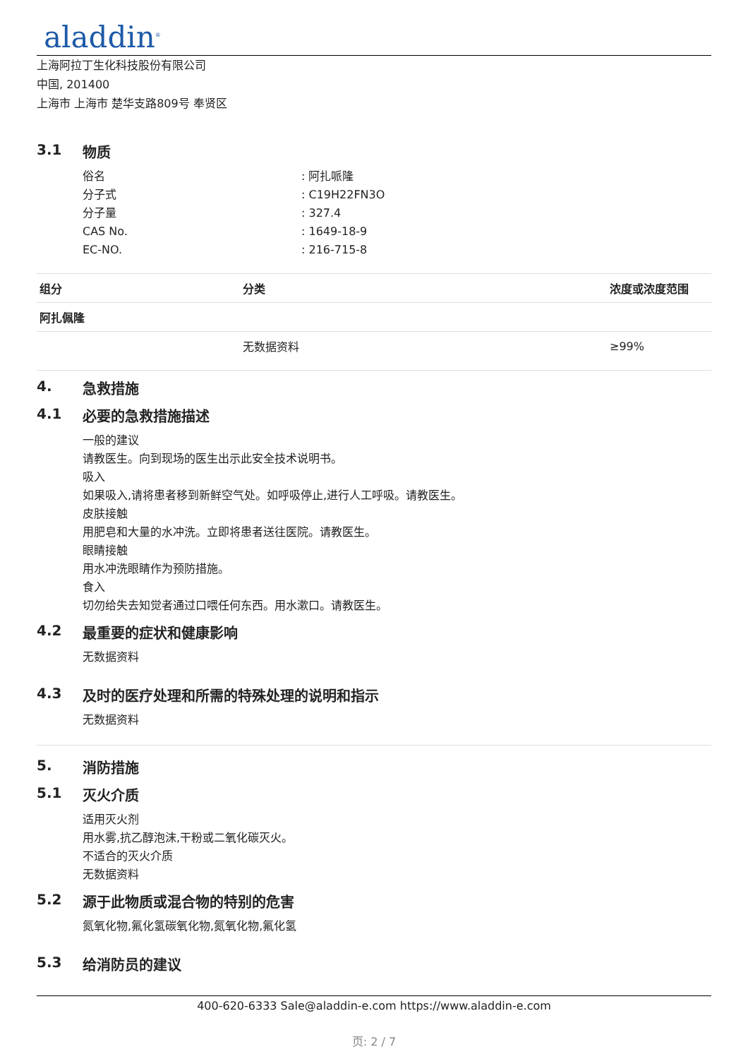aladdin<sup>®</sup>
上海阿拉丁生化科技股份有限公司
中国, 201400
上海市 上海市 楚华支路809号 奉贤区
3.1 物质
俗名 : 阿扎哌隆
分子式 : C19H22FN3O
分子量 : 327.4
CAS No. : 1649-18-9
EC-NO. : 216-715-8
| 组分 | 分类 | 浓度或浓度范围 |
| --- | --- | --- |
| 阿扎佩隆 | | |
| | 无数据资料 | ≥99% |
4. 急救措施
4.1 必要的急救措施描述
一般的建议
请教医生。向到现场的医生出示此安全技术说明书。
吸入
如果吸入,请将患者移到新鲜空气处。如呼吸停止,进行人工呼吸。请教医生。
皮肤接触
用肥皂和大量的水冲洗。立即将患者送往医院。请教医生。
眼睛接触
用水冲洗眼睛作为预防措施。
食入
切勿给失去知觉者通过口喂任何东西。用水漱口。请教医生。
4.2 最重要的症状和健康影响
无数据资料
4.3 及时的医疗处理和所需的特殊处理的说明和指示
无数据资料
5. 消防措施
5.1 灭火介质
适用灭火剂
用水雾,抗乙醇泡沫,干粉或二氧化碳灭火。
不适合的灭火介质
无数据资料
5.2 源于此物质或混合物的特别的危害
氮氧化物,氟化氢碳氧化物,氮氧化物,氟化氢
5.3 给消防员的建议
400-620-6333 Sale@aladdin-e.com https://www.aladdin-e.com
页: 2 / 7